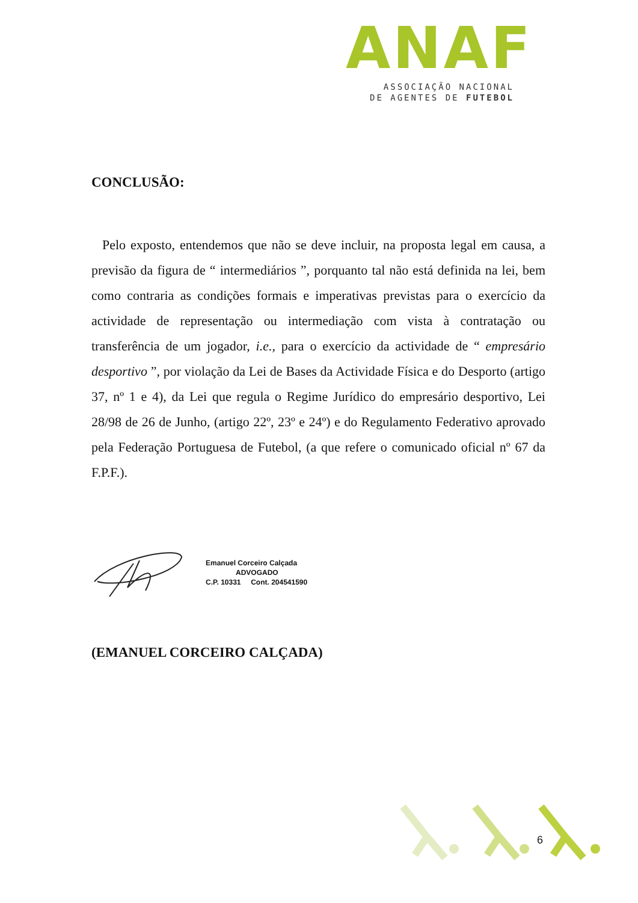ANAF
ASSOCIAÇÃO NACIONAL
DE AGENTES DE FUTEBOL
CONCLUSÃO:
Pelo exposto, entendemos que não se deve incluir, na proposta legal em causa, a previsão da figura de “ intermediários ”, porquanto tal não está definida na lei, bem como contraria as condições formais e imperativas previstas para o exercício da actividade de representação ou intermediação com vista à contratação ou transferência de um jogador, i.e., para o exercício da actividade de “ empresário desportivo ”, por violação da Lei de Bases da Actividade Física e do Desporto (artigo 37, nº 1 e 4), da Lei que regula o Regime Jurídico do empresário desportivo, Lei 28/98 de 26 de Junho, (artigo 22º, 23º e 24º) e do Regulamento Federativo aprovado pela Federação Portuguesa de Futebol, (a que refere o comunicado oficial nº 67 da F.P.F.).
Emanuel Corceiro Calçada
ADVOGADO
C.P. 10331 Cont. 204541590
(EMANUEL CORCEIRO CALÇADA)
6